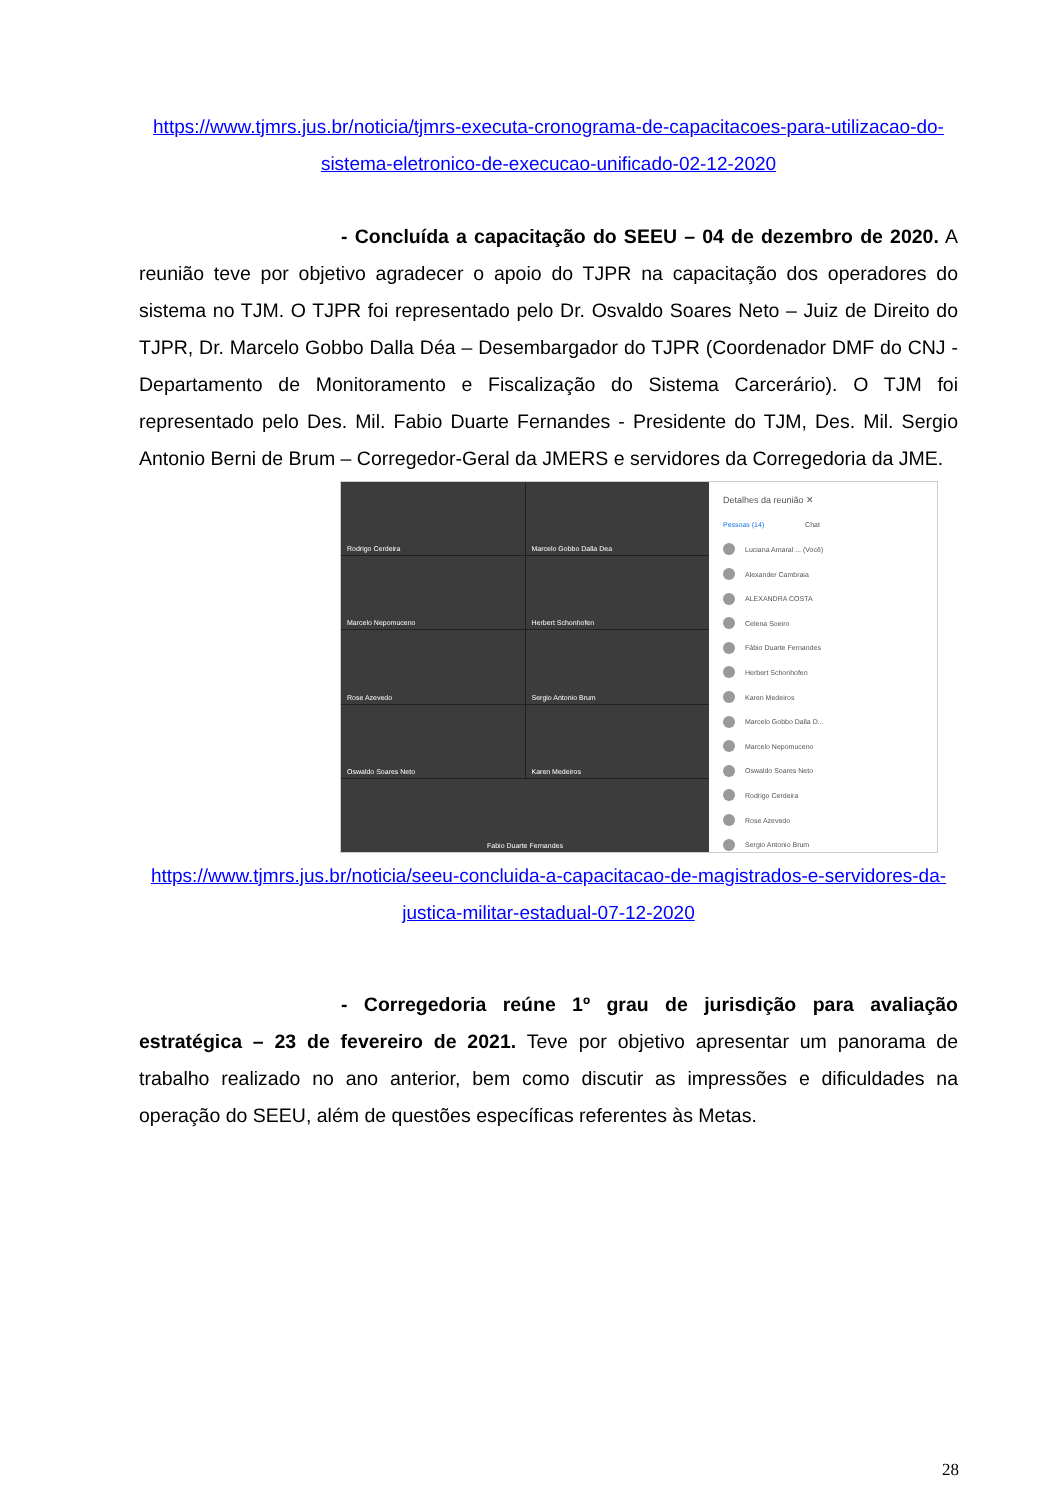https://www.tjmrs.jus.br/noticia/tjmrs-executa-cronograma-de-capacitacoes-para-utilizacao-do-sistema-eletronico-de-execucao-unificado-02-12-2020
- Concluída a capacitação do SEEU – 04 de dezembro de 2020. A reunião teve por objetivo agradecer o apoio do TJPR na capacitação dos operadores do sistema no TJM. O TJPR foi representado pelo Dr. Osvaldo Soares Neto – Juiz de Direito do TJPR, Dr. Marcelo Gobbo Dalla Déa – Desembargador do TJPR (Coordenador DMF do CNJ - Departamento de Monitoramento e Fiscalização do Sistema Carcerário). O TJM foi representado pelo Des. Mil. Fabio Duarte Fernandes - Presidente do TJM, Des. Mil. Sergio Antonio Berni de Brum – Corregedor-Geral da JMERS e servidores da Corregedoria da JME.
Rodrigo Cerdeira
Marcelo Gobbo Dalla Dea
Marcelo Nepomuceno
Herbert Schonhofen
Rose Azevedo
Sergio Antonio Brum
Oswaldo Soares Neto
Karen Medeiros
Fabio Duarte Fernandes
Detalhes da reunião ✕
Pessoas (14) Chat
Luciana Amaral ... (Você)
Alexander Cambraia
ALEXANDRA COSTA
Celena Soeiro
Fábio Duarte Fernandes
Herbert Schonhofen
Karen Medeiros
Marcelo Gobbo Dalla D...
Marcelo Nepomuceno
Oswaldo Soares Neto
Rodrigo Cerdeira
Rose Azevedo
Sergio Antonio Brum
https://www.tjmrs.jus.br/noticia/seeu-concluida-a-capacitacao-de-magistrados-e-servidores-da-justica-militar-estadual-07-12-2020
- Corregedoria reúne 1º grau de jurisdição para avaliação estratégica – 23 de fevereiro de 2021. Teve por objetivo apresentar um panorama de trabalho realizado no ano anterior, bem como discutir as impressões e dificuldades na operação do SEEU, além de questões específicas referentes às Metas.
28